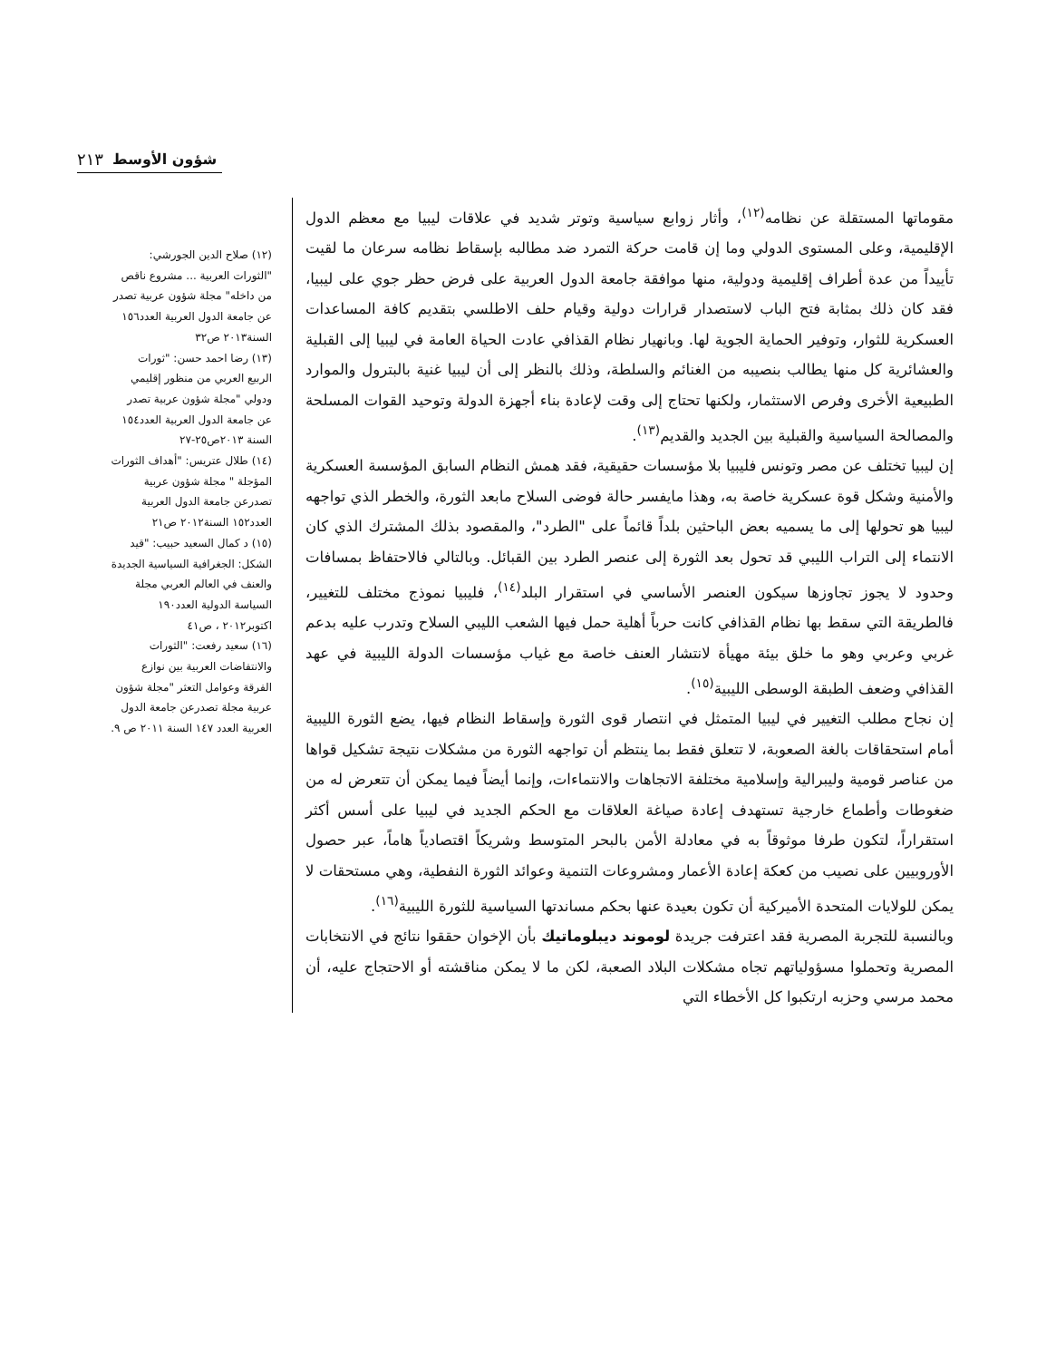٢١٣ شؤون الأوسط
مقوماتها المستقلة عن نظامه<sup>(١٢)</sup>، وأثار زوابع سياسية وتوتر شديد في علاقات ليبيا مع معظم الدول الإقليمية، وعلى المستوى الدولي وما إن قامت حركة التمرد ضد مطالبه بإسقاط نظامه سرعان ما لقيت تأييداً من عدة أطراف إقليمية ودولية، منها موافقة جامعة الدول العربية على فرض حظر جوي على ليبيا، فقد كان ذلك بمثابة فتح الباب لاستصدار قرارات دولية وقيام حلف الاطلسي بتقديم كافة المساعدات العسكرية للثوار، وتوفير الحماية الجوية لها. وبانهيار نظام القذافي عادت الحياة العامة في ليبيا إلى القبلية والعشائرية كل منها يطالب بنصيبه من الغنائم والسلطة، وذلك بالنظر إلى أن ليبيا غنية بالبترول والموارد الطبيعية الأخرى وفرص الاستثمار، ولكنها تحتاج إلى وقت لإعادة بناء أجهزة الدولة وتوحيد القوات المسلحة والمصالحة السياسية والقبلية بين الجديد والقديم<sup>(١٣)</sup>.
إن ليبيا تختلف عن مصر وتونس فليبيا بلا مؤسسات حقيقية، فقد همش النظام السابق المؤسسة العسكرية والأمنية وشكل قوة عسكرية خاصة به، وهذا مايفسر حالة فوضى السلاح مابعد الثورة، والخطر الذي تواجهه ليبيا هو تحولها إلى ما يسميه بعض الباحثين بلداً قائماً على "الطرد"، والمقصود بذلك المشترك الذي كان الانتماء إلى التراب الليبي قد تحول بعد الثورة إلى عنصر الطرد بين القبائل. وبالتالي فالاحتفاظ بمسافات وحدود لا يجوز تجاوزها سيكون العنصر الأساسي في استقرار البلد<sup>(١٤)</sup>، فليبيا نموذج مختلف للتغيير، فالطريقة التي سقط بها نظام القذافي كانت حرباً أهلية حمل فيها الشعب الليبي السلاح وتدرب عليه بدعم غربي وعربي وهو ما خلق بيئة مهيأة لانتشار العنف خاصة مع غياب مؤسسات الدولة الليبية في عهد القذافي وضعف الطبقة الوسطى الليبية<sup>(١٥)</sup>.
إن نجاح مطلب التغيير في ليبيا المتمثل في انتصار قوى الثورة وإسقاط النظام فيها، يضع الثورة الليبية أمام استحقاقات بالغة الصعوبة، لا تتعلق فقط بما ينتظم أن تواجهه الثورة من مشكلات نتيجة تشكيل قواها من عناصر قومية وليبرالية وإسلامية مختلفة الاتجاهات والانتماءات، وإنما أيضاً فيما يمكن أن تتعرض له من ضغوطات وأطماع خارجية تستهدف إعادة صياغة العلاقات مع الحكم الجديد في ليبيا على أسس أكثر استقراراً، لتكون طرفا موثوقاً به في معادلة الأمن بالبحر المتوسط وشريكاً اقتصادياً هاماً، عبر حصول الأوروبيين على نصيب من كعكة إعادة الأعمار ومشروعات التنمية وعوائد الثورة النفطية، وهي مستحقات لا يمكن للولايات المتحدة الأميركية أن تكون بعيدة عنها بحكم مساندتها السياسية للثورة الليبية<sup>(١٦)</sup>.
وبالنسبة للتجربة المصرية فقد اعترفت جريدة لوموند ديبلوماتيك بأن الإخوان حققوا نتائج في الانتخابات المصرية وتحملوا مسؤولياتهم تجاه مشكلات البلاد الصعبة، لكن ما لا يمكن مناقشته أو الاحتجاج عليه، أن محمد مرسي وحزبه ارتكبوا كل الأخطاء التي
(١٢) صلاح الدين الجورشي: "الثورات العربية ... مشروع ناقص من داخله" مجلة شؤون عربية تصدر عن جامعة الدول العربية العدد١٥٦ السنة٢٠١٣ ص٣٢
(١٣) رضا احمد حسن: "ثورات الربيع العربي من منظور إقليمي ودولي "مجلة شؤون عربية تصدر عن جامعة الدول العربية العدد١٥٤ السنة ٢٠١٣ص٢٥-٢٧
(١٤) طلال عتريس: "أهداف الثورات المؤجلة " مجلة شؤون عربية تصدرعن جامعة الدول العربية العدد١٥٢ السنة٢٠١٢ ص٢١
(١٥) د كمال السعيد حبيب: "قيد الشكل: الجغرافية السياسية الجديدة والعنف في العالم العربي مجلة السياسة الدولية العدد١٩٠ اكتوبر٢٠١٢ ، ص٤١
(١٦) سعيد رفعت: "الثورات والانتفاضات العربية بين نوازع الفرقة وعوامل التعثر "مجلة شؤون عربية مجلة تصدرعن جامعة الدول العربية العدد ١٤٧ السنة ٢٠١١ ص ٩.